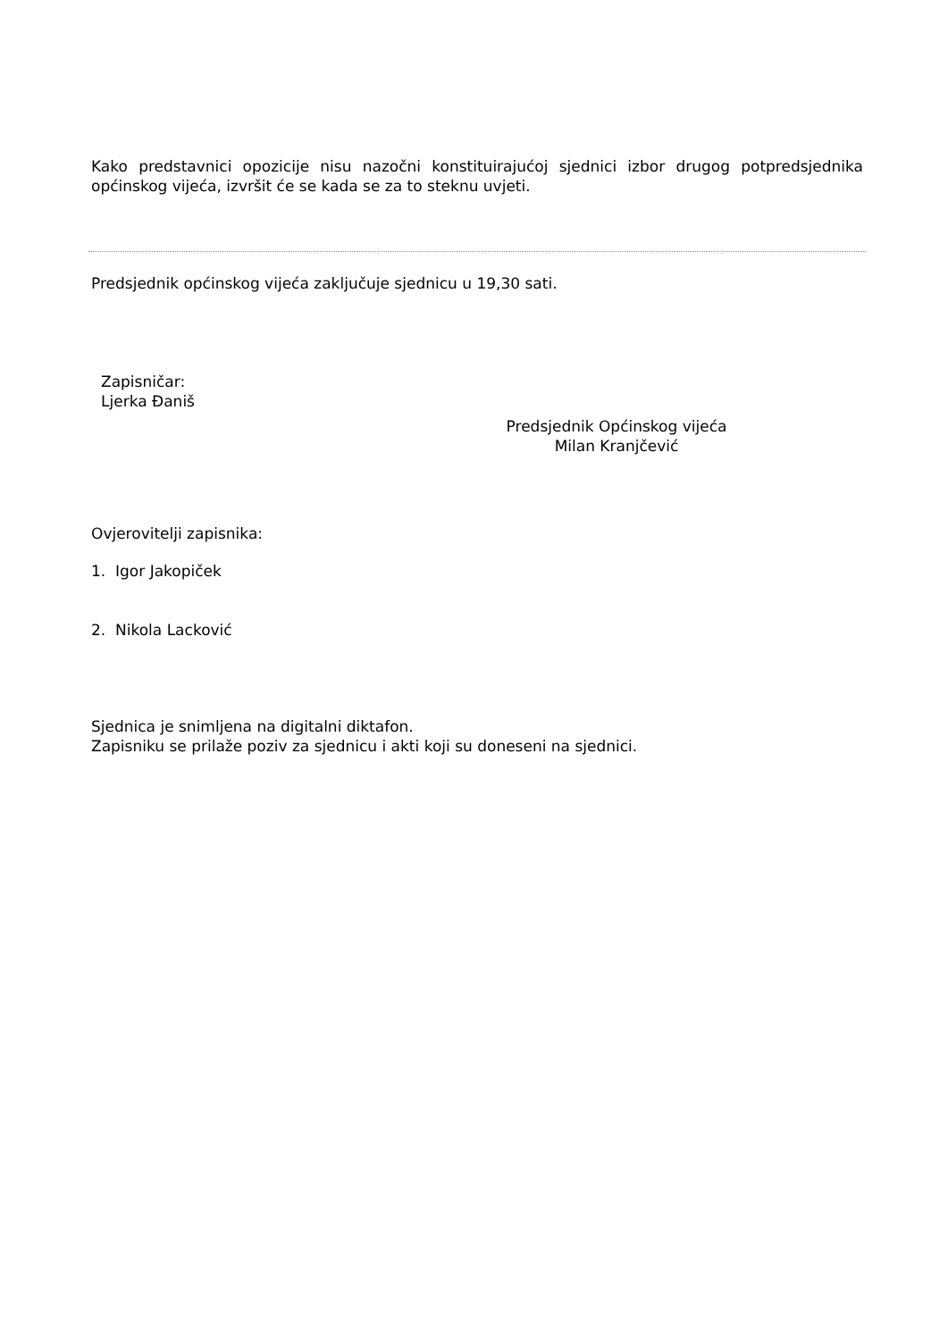Kako predstavnici opozicije nisu nazočni konstituirajućoj sjednici izbor drugog potpredsjednika općinskog vijeća, izvršit će se kada se za to steknu uvjeti.
Predsjednik općinskog vijeća zaključuje sjednicu u 19,30 sati.
Zapisničar:
Ljerka Đaniš
Predsjednik Općinskog vijeća
Milan Kranjčević
Ovjerovitelji zapisnika:
1. Igor Jakopiček
2. Nikola Lacković
Sjednica je snimljena na digitalni diktafon.
Zapisniku se prilaže poziv za sjednicu i akti koji su doneseni na sjednici.